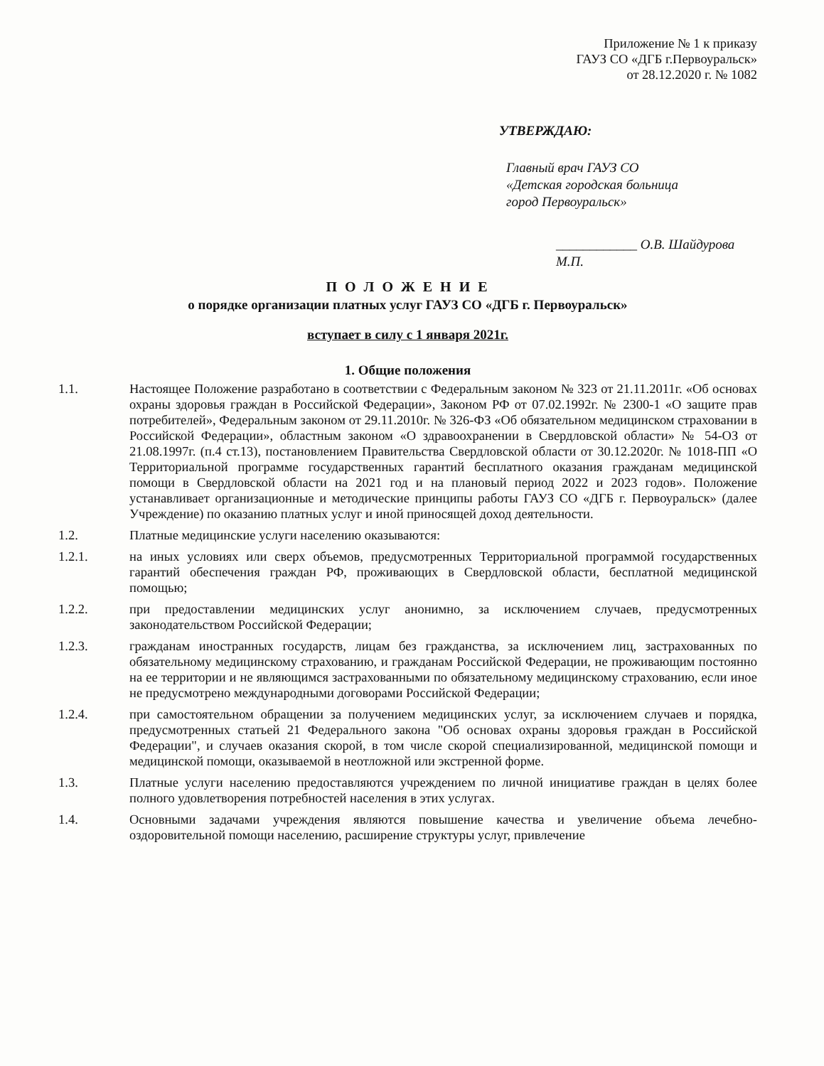Приложение № 1 к приказу
ГАУЗ СО «ДГБ г.Первоуральск»
от 28.12.2020 г. № 1082
УТВЕРЖДАЮ:
Главный врач ГАУЗ СО
«Детская городская больница
город Первоуральск»
____________ О.В. Шайдурова
М.П.
П О Л О Ж Е Н И Е
о порядке организации платных услуг ГАУЗ СО «ДГБ г. Первоуральск»
вступает в силу с 1 января 2021г.
1. Общие положения
1.1. Настоящее Положение разработано в соответствии с Федеральным законом № 323 от 21.11.2011г. «Об основах охраны здоровья граждан в Российской Федерации», Законом РФ от 07.02.1992г. № 2300-1 «О защите прав потребителей», Федеральным законом от 29.11.2010г. № 326-ФЗ «Об обязательном медицинском страховании в Российской Федерации», областным законом «О здравоохранении в Свердловской области» № 54-ОЗ от 21.08.1997г. (п.4 ст.13), постановлением Правительства Свердловской области от 30.12.2020г. № 1018-ПП «О Территориальной программе государственных гарантий бесплатного оказания гражданам медицинской помощи в Свердловской области на 2021 год и на плановый период 2022 и 2023 годов». Положение устанавливает организационные и методические принципы работы ГАУЗ СО «ДГБ г. Первоуральск» (далее Учреждение) по оказанию платных услуг и иной приносящей доход деятельности.
1.2. Платные медицинские услуги населению оказываются:
1.2.1. на иных условиях или сверх объемов, предусмотренных Территориальной программой государственных гарантий обеспечения граждан РФ, проживающих в Свердловской области, бесплатной медицинской помощью;
1.2.2. при предоставлении медицинских услуг анонимно, за исключением случаев, предусмотренных законодательством Российской Федерации;
1.2.3. гражданам иностранных государств, лицам без гражданства, за исключением лиц, застрахованных по обязательному медицинскому страхованию, и гражданам Российской Федерации, не проживающим постоянно на ее территории и не являющимся застрахованными по обязательному медицинскому страхованию, если иное не предусмотрено международными договорами Российской Федерации;
1.2.4. при самостоятельном обращении за получением медицинских услуг, за исключением случаев и порядка, предусмотренных статьей 21 Федерального закона "Об основах охраны здоровья граждан в Российской Федерации", и случаев оказания скорой, в том числе скорой специализированной, медицинской помощи и медицинской помощи, оказываемой в неотложной или экстренной форме.
1.3. Платные услуги населению предоставляются учреждением по личной инициативе граждан в целях более полного удовлетворения потребностей населения в этих услугах.
1.4. Основными задачами учреждения являются повышение качества и увеличение объема лечебно-оздоровительной помощи населению, расширение структуры услуг, привлечение